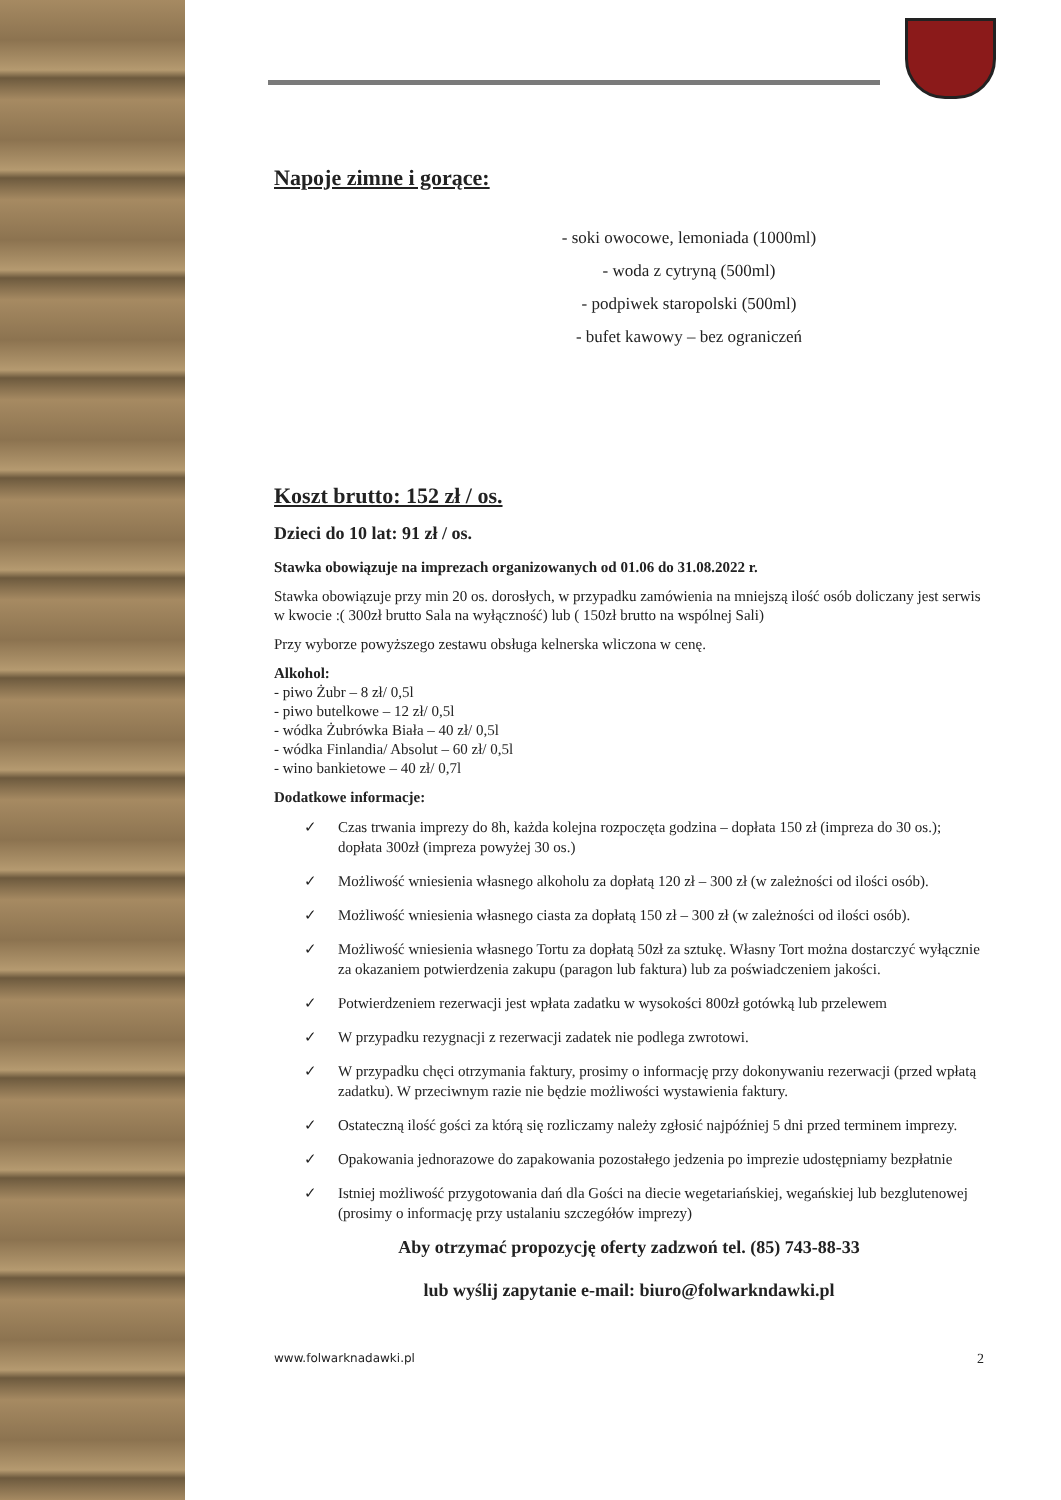Napoje zimne i gorące:
- soki owocowe, lemoniada (1000ml)
- woda z cytryną (500ml)
- podpiwek staropolski (500ml)
- bufet kawowy – bez ograniczeń
Koszt brutto: 152 zł / os.
Dzieci do 10 lat: 91 zł / os.
Stawka obowiązuje na imprezach organizowanych od 01.06 do 31.08.2022 r.
Stawka obowiązuje przy min 20 os. dorosłych, w przypadku zamówienia na mniejszą ilość osób doliczany jest serwis w kwocie :( 300zł brutto Sala na wyłączność) lub ( 150zł brutto na wspólnej Sali)
Przy wyborze powyższego zestawu obsługa kelnerska wliczona w cenę.
Alkohol:
- piwo Żubr – 8 zł/ 0,5l
- piwo butelkowe – 12 zł/ 0,5l
- wódka Żubrówka Biała – 40 zł/ 0,5l
- wódka Finlandia/ Absolut – 60 zł/ 0,5l
- wino bankietowe – 40 zł/ 0,7l
Dodatkowe informacje:
✓ Czas trwania imprezy do 8h, każda kolejna rozpoczęta godzina – dopłata 150 zł (impreza do 30 os.); dopłata 300zł (impreza powyżej 30 os.)
✓ Możliwość wniesienia własnego alkoholu za dopłatą 120 zł – 300 zł (w zależności od ilości osób).
✓ Możliwość wniesienia własnego ciasta za dopłatą 150 zł – 300 zł (w zależności od ilości osób).
✓ Możliwość wniesienia własnego Tortu za dopłatą 50zł za sztukę. Własny Tort można dostarczyć wyłącznie za okazaniem potwierdzenia zakupu (paragon lub faktura) lub za poświadczeniem jakości.
✓ Potwierdzeniem rezerwacji jest wpłata zadatku w wysokości 800zł gotówką lub przelewem
✓ W przypadku rezygnacji z rezerwacji zadatek nie podlega zwrotowi.
✓ W przypadku chęci otrzymania faktury, prosimy o informację przy dokonywaniu rezerwacji (przed wpłatą zadatku). W przeciwnym razie nie będzie możliwości wystawienia faktury.
✓ Ostateczną ilość gości za którą się rozliczamy należy zgłosić najpóźniej 5 dni przed terminem imprezy.
✓ Opakowania jednorazowe do zapakowania pozostałego jedzenia po imprezie udostępniamy bezpłatnie
✓ Istniej możliwość przygotowania dań dla Gości na diecie wegetariańskiej, wegańskiej lub bezglutenowej (prosimy o informację przy ustalaniu szczegółów imprezy)
Aby otrzymać propozycję oferty zadzwoń tel. (85) 743-88-33
lub wyślij zapytanie e-mail: biuro@folwarkndawki.pl
www.folwarknadawki.pl 2